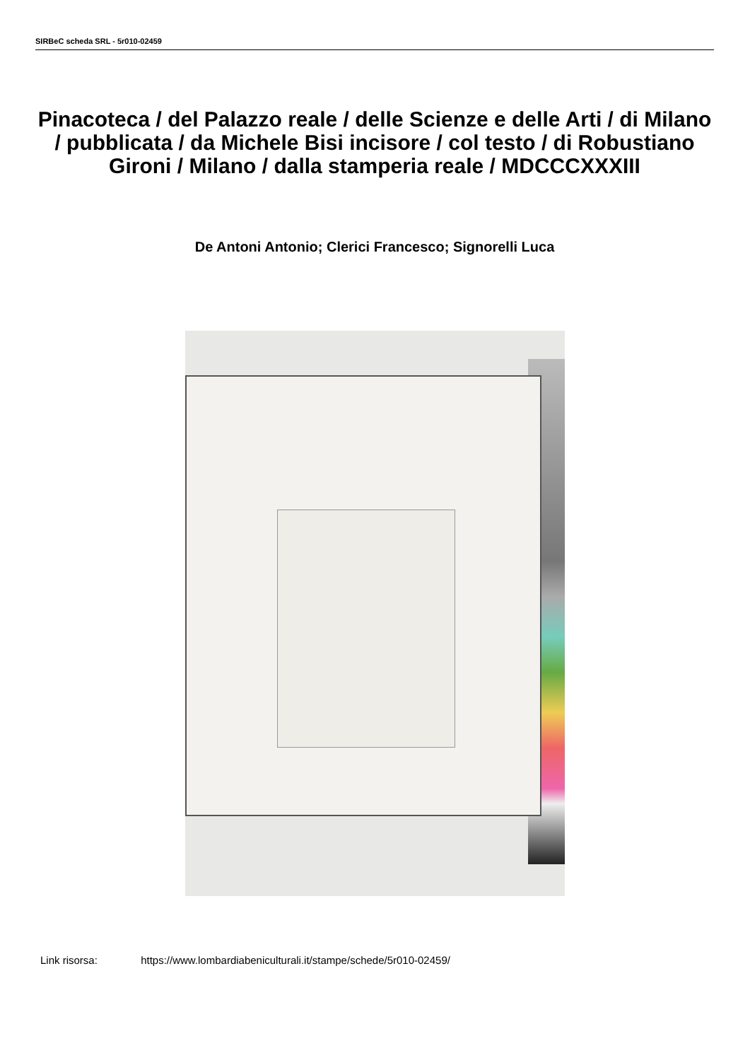SIRBeC scheda SRL - 5r010-02459
Pinacoteca / del Palazzo reale / delle Scienze e delle Arti / di Milano / pubblicata / da Michele Bisi incisore / col testo / di Robustiano Gironi / Milano / dalla stamperia reale / MDCCCXXXIII
De Antoni Antonio; Clerici Francesco; Signorelli Luca
Link risorsa: https://www.lombardiabeniculturali.it/stampe/schede/5r010-02459/